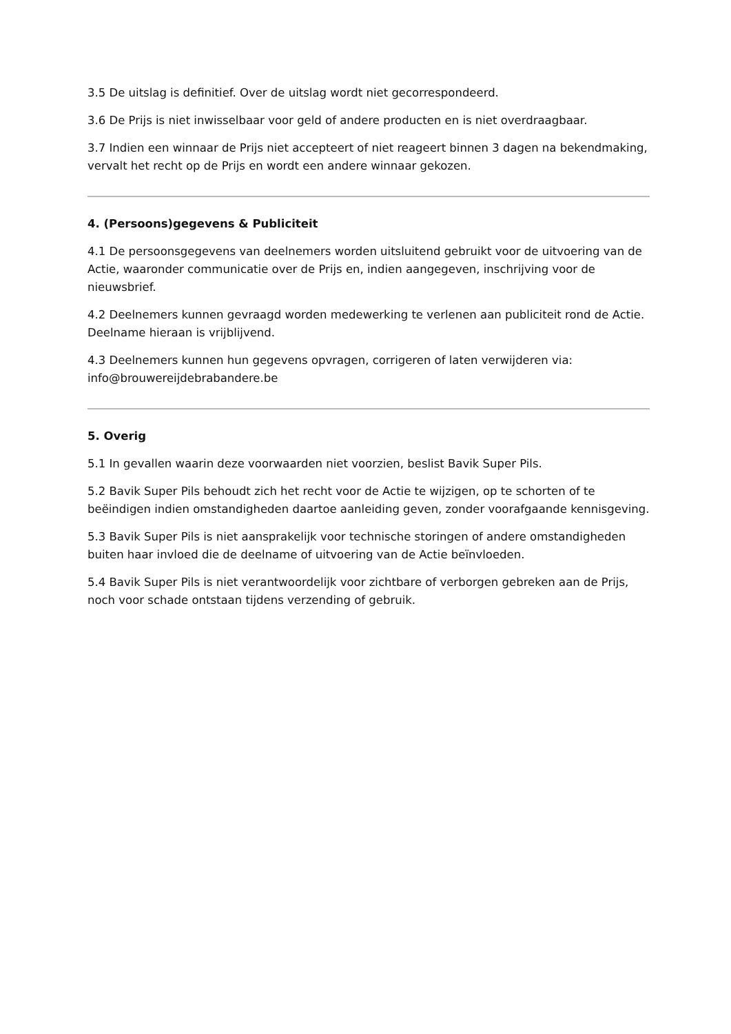3.5 De uitslag is definitief. Over de uitslag wordt niet gecorrespondeerd.
3.6 De Prijs is niet inwisselbaar voor geld of andere producten en is niet overdraagbaar.
3.7 Indien een winnaar de Prijs niet accepteert of niet reageert binnen 3 dagen na bekendmaking, vervalt het recht op de Prijs en wordt een andere winnaar gekozen.
4. (Persoons)gegevens & Publiciteit
4.1 De persoonsgegevens van deelnemers worden uitsluitend gebruikt voor de uitvoering van de Actie, waaronder communicatie over de Prijs en, indien aangegeven, inschrijving voor de nieuwsbrief.
4.2 Deelnemers kunnen gevraagd worden medewerking te verlenen aan publiciteit rond de Actie. Deelname hieraan is vrijblijvend.
4.3 Deelnemers kunnen hun gegevens opvragen, corrigeren of laten verwijderen via: info@brouwereijdebrabandere.be
5. Overig
5.1 In gevallen waarin deze voorwaarden niet voorzien, beslist Bavik Super Pils.
5.2 Bavik Super Pils behoudt zich het recht voor de Actie te wijzigen, op te schorten of te beëindigen indien omstandigheden daartoe aanleiding geven, zonder voorafgaande kennisgeving.
5.3 Bavik Super Pils is niet aansprakelijk voor technische storingen of andere omstandigheden buiten haar invloed die de deelname of uitvoering van de Actie beïnvloeden.
5.4 Bavik Super Pils is niet verantwoordelijk voor zichtbare of verborgen gebreken aan de Prijs, noch voor schade ontstaan tijdens verzending of gebruik.